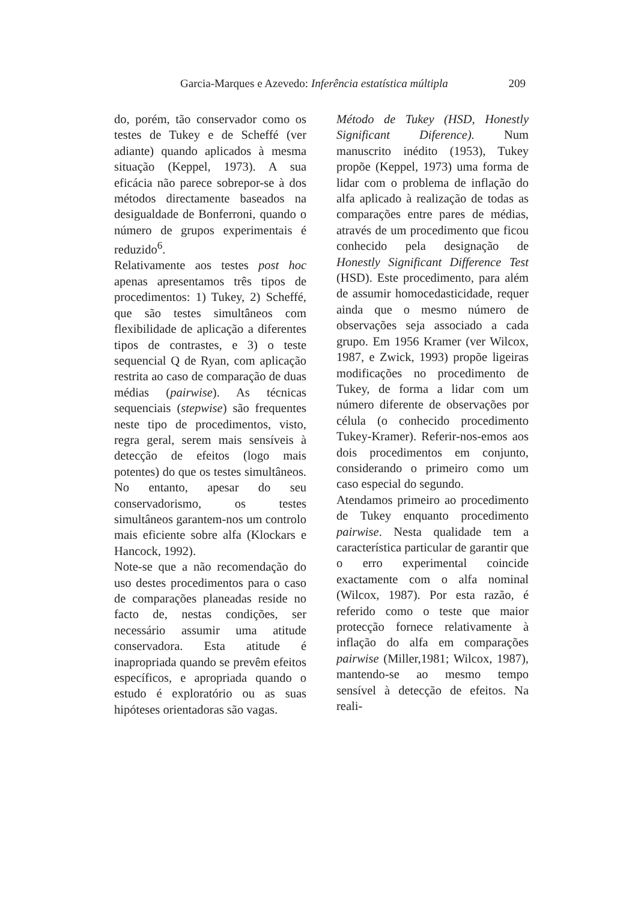Garcia-Marques e Azevedo: Inferência estatística múltipla 209
do, porém, tão conservador como os testes de Tukey e de Scheffé (ver adiante) quando aplicados à mesma situação (Keppel, 1973). A sua eficácia não parece sobrepor-se à dos métodos directamente baseados na desigualdade de Bonferroni, quando o número de grupos experimentais é reduzido<sup>6</sup>.
Relativamente aos testes post hoc apenas apresentamos três tipos de procedimentos: 1) Tukey, 2) Scheffé, que são testes simultâneos com flexibilidade de aplicação a diferentes tipos de contrastes, e 3) o teste sequencial Q de Ryan, com aplicação restrita ao caso de comparação de duas médias (pairwise). As técnicas sequenciais (stepwise) são frequentes neste tipo de procedimentos, visto, regra geral, serem mais sensíveis à detecção de efeitos (logo mais potentes) do que os testes simultâneos. No entanto, apesar do seu conservadorismo, os testes simultâneos garantem-nos um controlo mais eficiente sobre alfa (Klockars e Hancock, 1992).
Note-se que a não recomendação do uso destes procedimentos para o caso de comparações planeadas reside no facto de, nestas condições, ser necessário assumir uma atitude conservadora. Esta atitude é inapropriada quando se prevêm efeitos específicos, e apropriada quando o estudo é exploratório ou as suas hipóteses orientadoras são vagas.
Método de Tukey (HSD, Honestly Significant Diference). Num manuscrito inédito (1953), Tukey propõe (Keppel, 1973) uma forma de lidar com o problema de inflação do alfa aplicado à realização de todas as comparações entre pares de médias, através de um procedimento que ficou conhecido pela designação de Honestly Significant Difference Test (HSD). Este procedimento, para além de assumir homocedasticidade, requer ainda que o mesmo número de observações seja associado a cada grupo. Em 1956 Kramer (ver Wilcox, 1987, e Zwick, 1993) propõe ligeiras modificações no procedimento de Tukey, de forma a lidar com um número diferente de observações por célula (o conhecido procedimento Tukey-Kramer). Referir-nos-emos aos dois procedimentos em conjunto, considerando o primeiro como um caso especial do segundo.
Atendamos primeiro ao procedimento de Tukey enquanto procedimento pairwise. Nesta qualidade tem a característica particular de garantir que o erro experimental coincide exactamente com o alfa nominal (Wilcox, 1987). Por esta razão, é referido como o teste que maior protecção fornece relativamente à inflação do alfa em comparações pairwise (Miller,1981; Wilcox, 1987), mantendo-se ao mesmo tempo sensível à detecção de efeitos. Na reali-